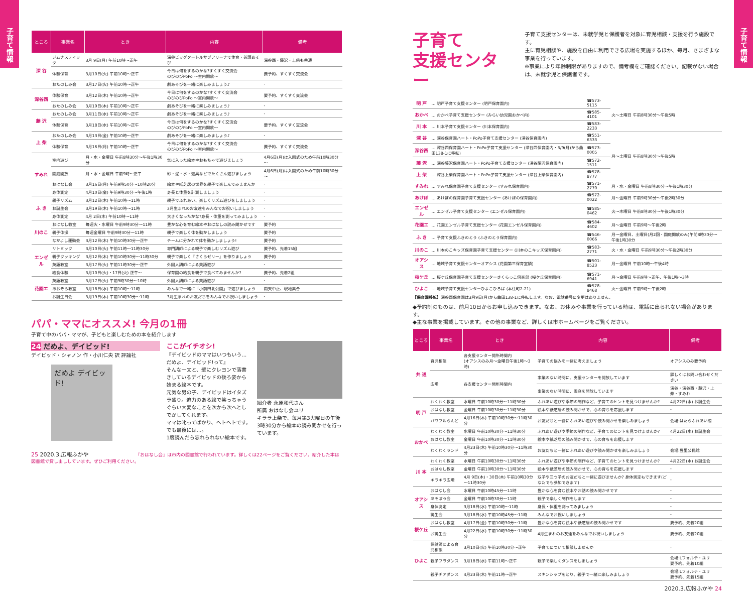子育て情報
子育て情報
| ところ | 事業名 | とき | 内容 | 備考 |
| --- | --- | --- | --- | --- |
| 深 谷 | ジムナスティック | 3月 9日(月) 午前10時～正午 | 深谷ビッグタートルサブアリーナで体育・英語あそび | 深谷西・藤沢・上柴も共通 |
| | 体験保育 | 3月10日(火) 午前10時～正午 | 今日は何をするのかな?すくすく交流会 のびのびPoPo ～室内開放～ | 要予約、すくすく交流会 |
| | おたのしみ会 | 3月17日(火) 午前10時～正午 | 劇あそびを一緒に楽しみましょう♪ | - |
| 深谷西 | 体験保育 | 3月12日(木) 午前10時～正午 | 今日は何をするのかな?すくすく交流会 のびのびPoPo ～室内開放～ | 要予約、すくすく交流会 |
| | おたのしみ会 | 3月19日(木) 午前10時～正午 | 劇あそびを一緒に楽しみましょう♪ | - |
| 藤 沢 | おたのしみ会 | 3月11日(水) 午前10時～正午 | 劇あそびを一緒に楽しみましょう♪ | - |
| | 体験保育 | 3月18日(水) 午前10時～正午 | 今日は何をするのかな?すくすく交流会 のびのびPoPo ～室内開放～ | 要予約、すくすく交流会 |
| 上 柴 | おたのしみ会 | 3月13日(金) 午前10時～正午 | 劇あそびを一緒に楽しみましょう♪ | - |
| | 体験保育 | 3月16日(月) 午前10時～正午 | 今日は何をするのかな?すくすく交流会 のびのびPoPo ～室内開放～ | 要予約、すくすく交流会 |
| すみれ | 室内遊び | 月・水・金曜日 午前8時30分～午後1時30分 | 気に入った絵本やおもちゃで遊びましょう | 4月6日(月)は入園式のため午前10時30分～ |
| | 園庭開放 | 月・水・金曜日 午前9時～正午 | 砂・泥・水・遊具などでたくさん遊びましょう | 4月6日(月)は入園式のため午前10時30分～ |
| | おはなし会 | 3月16日(月) 午前9時50分～10時20分 | 絵本や紙芝居の世界を親子で楽しんでみませんか | - |
| | 身体測定 | 4月10日(金) 午前9時30分～午後1時 | 身長と体重を計測しましょう | - |
| ふ き | 親子リズム | 3月12日(木) 午前10時～11時 | 親子でふれあい、楽しくリズム遊びをしましょう | - |
| | お誕生会 | 3月19日(木) 午前10時～11時 | 3月生まれのお友達をみんなでお祝いしましょう | - |
| | 身体測定 | 4月 2日(木) 午前10時～11時 | 大きくなったかな?身長・体重を測ってみましょう | - |
| 川のこ | おはなし教室 | 毎週火・水曜日 午前9時30分～11時 | 豊かな心を育む絵本やおはなしの読み聞かせです | 要予約 |
| | 親子体操 | 毎週金曜日 午前9時30分～11時 | 親子で楽しく体を動かしましょう | 要予約 |
| | なかよし運動会 | 3月12日(木) 午前10時30分～正午 | チームに分かれて体を動かしましょう! | 要予約 |
| エンゼル | リトミック | 3月10日(火) 午前11時～11時30分 | 専門講師による親子で楽しむリズム遊び | 要予約、先着15組 |
| | 親子クッキング | 3月12日(木) 午前10時30分～11時30分 | 親子で楽しく『さくらゼリー』を作りましょう | 要予約 |
| | 英語教室 | 3月17日(火) 午前11時30分～正午 | 外国人講師による英語遊び | - |
| | 給食体験 | 3月10日(火)・17日(火) 正午～ | 保育園の給食を親子で食べてみませんか? | 要予約、先着2組 |
| 花園エ | 英語教室 | 3月17日(火) 午前9時30分～10時 | 外国人講師による英語遊び | - |
| | あおぞら教室 | 3月18日(水) 午前10時～11時 | みんなで一緒に「小前田北公園」で遊びましょう | 雨天中止、現地集合 |
| | お誕生日会 | 3月19日(木) 午前10時30分～11時 | 3月生まれのお友だちをみんなでお祝いしましょう | - |
パパ・ママにオススメ! 今月の1冊
子育て中のパパ・ママが、子どもと楽しむための本を紹介します
24 だめよ、デイビッド!
デイビッド・シャノン 作・小川仁央 訳 評論社
だめよ デイビッド!
ここがイチオシ!
『デイビッドのママはいつもいう…だめよ、デイビッド!って』
そんな一文と、壁にクレヨンで落書きしているデイビッドの後ろ姿から始まる絵本です。
元気な男の子、デイビッドはイタズラ盛り。迫力のある絵で笑っちゃうぐらい大変なことを次から次へとしでかしてくれます。
ママは叱ってばかり、ヘトヘトです。でも最後には…。
1度読んだら忘れられない絵本です。
紹介者 永原和代さん
所属 おはなし会ユリ
キララ上柴で、毎月第3火曜日の午後3時30分から絵本の読み聞かせを行っています。
25 2020.3.広報ふかや 『おはなし会』は市内の図書館で行われています。詳しくは22ページをご覧ください。紹介した本は図書館で貸し出ししています。ぜひご利用ください。
子育て
支援センター
子育て支援センターは、未就学児と保護者を対象に育児相談・支援を行う施設です。
主に育児相談や、施設を自由に利用できる広場を実施するほか、毎月、さまざまな事業を行っています。
※事業により年齢制限がありますので、備考欄をご確認ください。記載がない場合は、未就学児と保護者です。
| 明 戸 | … 明戸子育て支援センター (明戸保育園内) | ☎573-5115 | 火～土曜日 午前8時30分～午後5時 |
| おかべ | … おかべ子育て支援センター (みらい幼児園おかべ内) | ☎585-4101 | |
| 川 本 | … 川本子育て支援センター (川本保育園内) | ☎583-2233 | |
| 深 谷 | … 深谷保育園ハート・PoPo子育て支援センター (深谷保育園内) | ☎551-6333 | 月～土曜日 午前8時30分～午後5時 |
| 深谷西 | … 深谷西保育園ハート・PoPo子育て支援センター (深谷西保育園内・3/9(月)から曲田138-1に移転) | ☎573-0005 | |
| 藤 沢 | … 深谷藤沢保育園ハート・PoPo子育て支援センター (深谷藤沢保育園内) | ☎572-1511 | |
| 上 柴 | … 深谷上柴保育園ハート・PoPo子育て支援センター (深谷上柴保育園内) | ☎578-8777 | |
| すみれ | … すみれ保育園子育て支援センター (すみれ保育園内) | ☎571-2770 | 月・水・金曜日 午前8時30分～午後1時30分 |
| あけぼ | … あけぼの保育園子育て支援センター (あけぼの保育園内) | ☎572-0022 | 月～金曜日 午前9時30分～午後2時30分 |
| エンゼル | … エンゼル子育て支援センター (エンゼル保育園内) | ☎585-0462 | 火～木曜日 午前8時30分～午後1時30分 |
| 花園エ | … 花園エンゼル子育て支援センター (花園エンゼル保育園内) | ☎584-4602 | 月～金曜日 午前9時～午後2時 |
| ふ き | … 子育て支援ふきのとう (ふきのとう保育園内) | ☎546-0066 | 月～金曜日、土曜日(月2回・園庭開放のみ)午前8時30分～午後1時30分 |
| 川のこ | … 川本のこキッズ保育園子育て支援センター (川本のこキッズ保育園内) | ☎583-2771 | 火・水・金曜日 午前9時30分～午後2時30分 |
| オアシス | … 地域子育て支援センターオアシス (花園第三保育室隣) | ☎501-8523 | 月～金曜日 午前10時～午後4時 |
| 桜ケ丘 | … 桜ケ丘保育園子育て支援センターさくらっこ倶楽部 (桜ケ丘保育園内) | ☎571-6941 | 月～金曜日 午前9時～正午、午後1時～3時 |
| ひよこ | … 地域子育て支援センターひよこひろば (本住町2-21) | ☎578-8468 | 火～金曜日 午前9時～午後2時 |
【保育園移転】深谷西保育園は3月9日(月)から曲田138-1に移転します。なお、電話番号に変更はありません。
◆予約制のものは、前月10日からお申し込みできます。なお、お休みや事業を行っている時は、電話に出られない場合があります。
◆主な事業を掲載しています。その他の事業など、詳しくは市ホームページをご覧ください。
| ところ | 事業名 | とき | 内容 | 備考 |
| --- | --- | --- | --- | --- |
| 共 通 | 育児相談 | 各支援センター開所時間内 (オアシスのみ月～金曜日午後1時～3時) | 子育ての悩みを一緒に考えましょう | オアシスのみ要予約 |
| | 広場 | 各支援センター開所時間内 | 事業のない時間に、支援センターを開放しています | 詳しくはお問い合わせください |
| | | | 事業のない時間に、園庭を開放しています | 深谷・深谷西・藤沢・上柴・すみれ |
| 明 戸 | わくわく教室 | 水曜日 午前10時30分～11時30分 | ふれあい遊びや季節の制作など、子育てのヒントを見つけませんか? | 4月22日(水) お誕生会 |
| | おはなし教室 | 金曜日 午前10時30分～11時30分 | 絵本や紙芝居の読み聞かせで、心の育ちを応援します | - |
| | パワフルらんど | 4月16日(木) 午前10時30分～11時30分 | お友だちと一緒にふれあい遊びや読み聞かせを楽しみましょう | 会場:はたらふれあい館 |
| おかべ | わくわく教室 | 水曜日 午前10時30分～11時30分 | ふれあい遊びや季節の制作など、子育てのヒントを見つけませんか? | 4月22日(水) お誕生会 |
| | おはなし教室 | 金曜日 午前10時30分～11時30分 | 絵本や紙芝居の読み聞かせで、心の育ちを応援します | - |
| | わくわくランド | 4月23日(木) 午前10時30分～11時30分 | お友だちと一緒にふれあい遊びや読み聞かせを楽しみましょう | 会場:豊里公民館 |
| 川 本 | わくわく教室 | 水曜日 午前10時30分～11時30分 | ふれあい遊びや季節の制作など、子育てのヒントを見つけませんか? | 4月22日(水) お誕生会 |
| | おはなし教室 | 金曜日 午前10時30分～11時30分 | 絵本や紙芝居の読み聞かせで、心の育ちを応援します | - |
| | キラキラ広場 | 4月 9日(木)・30日(木) 午前10時30分～11時30分 | 双子や三つ子のお友だちと一緒に遊びませんか? 身体測定もできます(どなたでも参加できます) | - |
| オアシス | おはなし会 | 水曜日 午前10時45分～11時 | 豊かな心を育む絵本やお話の読み聞かせです | - |
| | あそぼう会 | 金曜日 午前10時30分～11時 | 親子で楽しく制作をします | - |
| | 身体測定 | 3月18日(水) 午前10時～11時 | 身長・体重を測ってみましょう | - |
| | 誕生会 | 3月18日(水) 午前10時45分～11時 | みんなでお祝いしましょう | - |
| 桜ケ丘 | おはなし教室 | 4月17日(金) 午前10時30分～11時 | 豊かな心を育む絵本や紙芝居の読み聞かせです | 要予約、先着20組 |
| | お誕生会 | 4月22日(水) 午前10時30分～11時30分 | 4月生まれのお友達をみんなでお祝いしましょう | 要予約、先着20組 |
| ひよこ | 保健師による育児相談 | 3月10日(火) 午前10時30分～正午 | 子育てについて相談しませんか | - |
| | 親子フラダンス | 3月18日(水) 午前11時～正午 | 親子で楽しくダンスをしましょう | 会場:Lフォルテ・ユリ 要予約、先着10組 |
| | 親子チアダンス | 4月23日(木) 午前11時～正午 | スキンシップをとり、親子で一緒に楽しみましょう | 会場:Lフォルテ・ユリ 要予約、先着15組 |
2020.3.広報ふかや 24